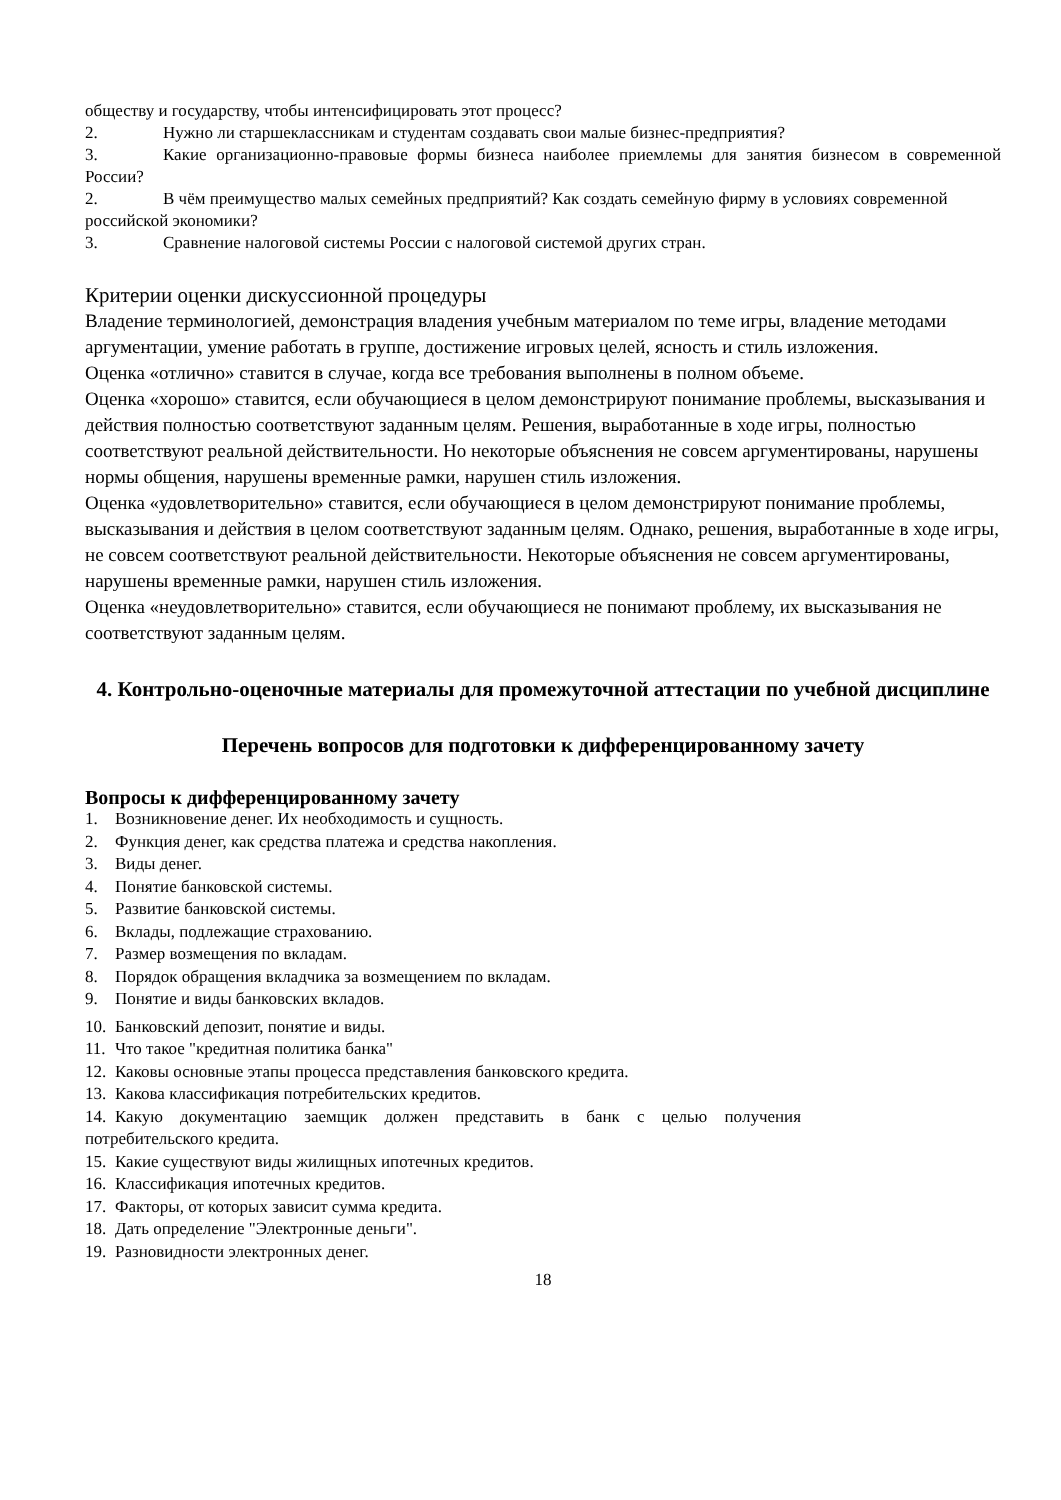обществу и государству, чтобы интенсифицировать этот процесс?
2. Нужно ли старшеклассникам и студентам создавать свои малые бизнес-предприятия?
3. Какие организационно-правовые формы бизнеса наиболее приемлемы для занятия бизнесом в современной России?
2. В чём преимущество малых семейных предприятий? Как создать семейную фирму в условиях современной российской экономики?
3. Сравнение налоговой системы России с налоговой системой других стран.
Критерии оценки дискуссионной процедуры
Владение терминологией, демонстрация владения учебным материалом по теме игры, владение методами аргументации, умение работать в группе, достижение игровых целей, ясность и стиль изложения.
Оценка «отлично» ставится в случае, когда все требования выполнены в полном объеме.
Оценка «хорошо» ставится, если обучающиеся в целом демонстрируют понимание проблемы, высказывания и действия полностью соответствуют заданным целям. Решения, выработанные в ходе игры, полностью соответствуют реальной действительности. Но некоторые объяснения не совсем аргументированы, нарушены нормы общения, нарушены временные рамки, нарушен стиль изложения.
Оценка «удовлетворительно» ставится, если обучающиеся в целом демонстрируют понимание проблемы, высказывания и действия в целом соответствуют заданным целям. Однако, решения, выработанные в ходе игры, не совсем соответствуют реальной действительности. Некоторые объяснения не совсем аргументированы, нарушены временные рамки, нарушен стиль изложения.
Оценка «неудовлетворительно» ставится, если обучающиеся не понимают проблему, их высказывания не соответствуют заданным целям.
4. Контрольно-оценочные материалы для промежуточной аттестации по учебной дисциплине
Перечень вопросов для подготовки к дифференцированному зачету
Вопросы к дифференцированному зачету
1. Возникновение денег. Их необходимость и сущность.
2. Функция денег, как средства платежа и средства накопления.
3. Виды денег.
4. Понятие банковской системы.
5. Развитие банковской системы.
6. Вклады, подлежащие страхованию.
7. Размер возмещения по вкладам.
8. Порядок обращения вкладчика за возмещением по вкладам.
9. Понятие и виды банковских вкладов.
10. Банковский депозит, понятие и виды.
11. Что такое "кредитная политика банка"
12. Каковы основные этапы процесса представления банковского кредита.
13. Какова классификация потребительских кредитов.
14. Какую документацию заемщик должен представить в банк с целью получения потребительского кредита.
15. Какие существуют виды жилищных ипотечных кредитов.
16. Классификация ипотечных кредитов.
17. Факторы, от которых зависит сумма кредита.
18. Дать определение "Электронные деньги".
19. Разновидности электронных денег.
18